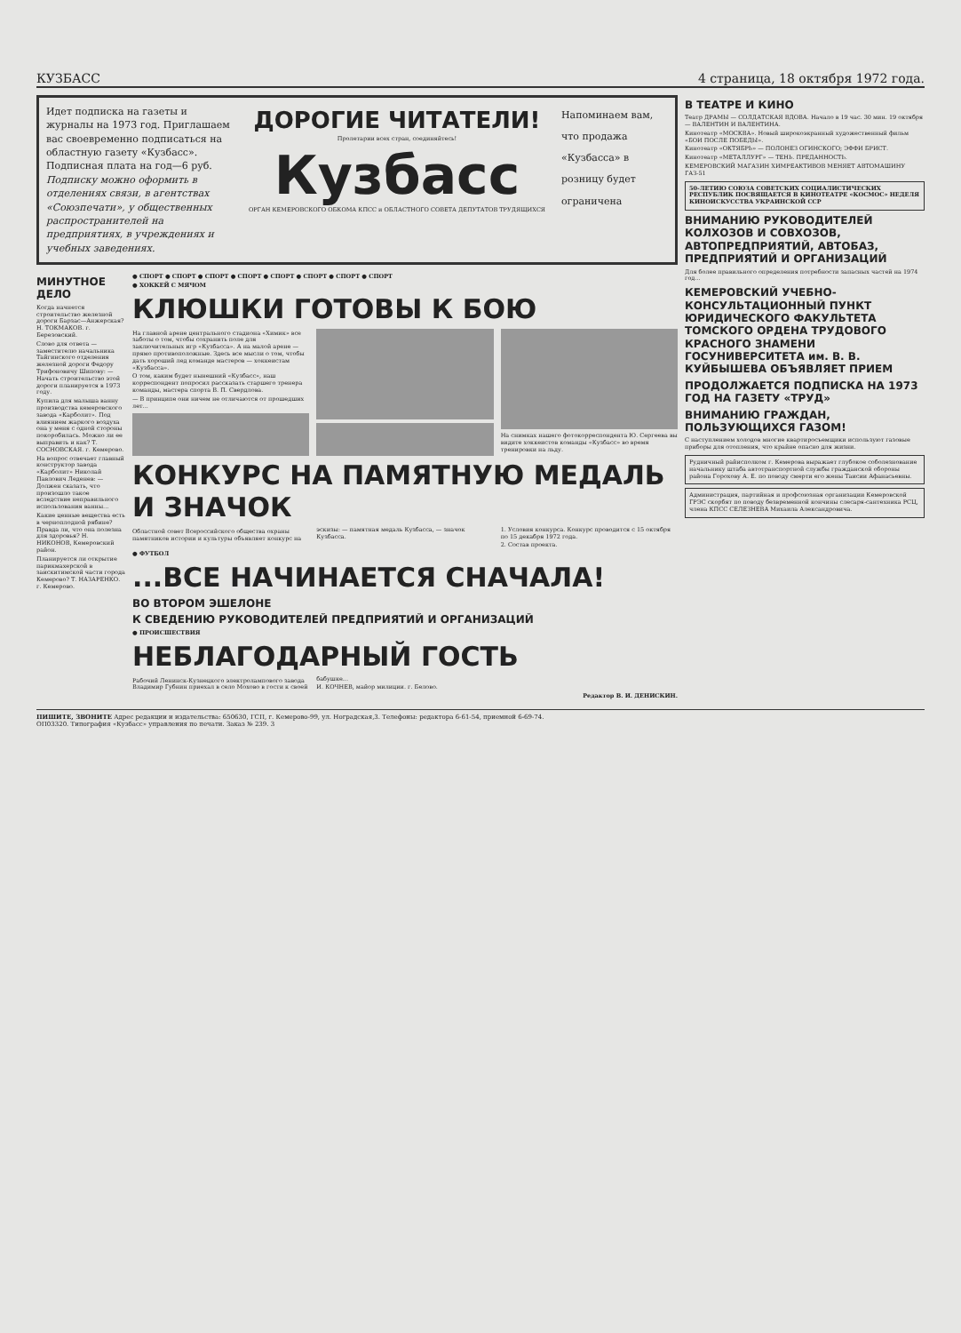КУЗБАСС 4 страница, 18 октября 1972 года.
Идет подписка на газеты и журналы на 1973 год. Приглашаем вас своевременно подписаться на областную газету «Кузбасс». Подписная плата на год—6 руб. Подписку можно оформить в отделениях связи, в агентствах «Союзпечати», у общественных распространителей на предприятиях, в учреждениях и учебных заведениях.
ДОРОГИЕ ЧИТАТЕЛИ!
Пролетарии всех стран, соединяйтесь!
Кузбасс
ОРГАН КЕМЕРОВСКОГО ОБКОМА КПСС и ОБЛАСТНОГО СОВЕТА ДЕПУТАТОВ ТРУДЯЩИХСЯ
Напоминаем вам, что продажа «Кузбасса» в розницу будет ограничена
МИНУТНОЕ ДЕЛО
Когда начнется строительство железной дороги Барзас—Анжерская? Н. ТОКМАКОВ. г. Березовский.
Слово для ответа — заместителю начальника Тайгинского отделения железной дороги Федору Трифоновичу Шипову: — Начать строительство этой дороги планируется в 1973 году.
Купила для малыша ванну производства кемеровского завода «Карболит». Под влиянием жаркого воздуха она у меня с одной стороны покоробилась. Можно ли ее выправить и как? Т. СОСНОВСКАЯ. г. Кемерово.
На вопрос отвечает главный конструктор завода «Карболит» Николай Павлович Леденев: — Должен сказать, что произошло такое вследствие неправильного использования ванны...
Какие ценные вещества есть в черноплодной рябине? Правда ли, что она полезна для здоровья? Н. НИКОНОВ, Кемеровский район.
Планируется ли открытие парикмахерской в заискитимской части города Кемерово? Т. НАЗАРЕНКО. г. Кемерово.
● СПОРТ ● СПОРТ ● СПОРТ ● СПОРТ ● СПОРТ ● СПОРТ ● СПОРТ ● СПОРТ
● ХОККЕЙ С МЯЧОМ
КЛЮШКИ ГОТОВЫ К БОЮ
На главной арене центрального стадиона «Химик» все заботы о том, чтобы сохранить поле для заключительных игр «Кузбасса». А на малой арене — прямо противоположные. Здесь все мысли о том, чтобы дать хороший лед команде мастеров — хоккеистам «Кузбасса».
О том, каким будет нынешний «Кузбасс», наш корреспондент попросил рассказать старшего тренера команды, мастера спорта В. П. Свердлова.
— В принципе они ничем не отличаются от прошедших лет...
На снимках нашего фотокорреспондента Ю. Сергеева вы видите хоккеистов команды «Кузбасс» во время тренировки на льду.
КОНКУРС НА ПАМЯТНУЮ МЕДАЛЬ И ЗНАЧОК
Областной совет Всероссийского общества охраны памятников истории и культуры объявляет конкурс на эскизы: — памятная медаль Кузбасса, — значок Кузбасса.
1. Условия конкурса. Конкурс проводится с 15 октября по 15 декабря 1972 года.
2. Состав проекта.
● ФУТБОЛ
...ВСЕ НАЧИНАЕТСЯ СНАЧАЛА!
ВО ВТОРОМ ЭШЕЛОНЕ
К СВЕДЕНИЮ РУКОВОДИТЕЛЕЙ ПРЕДПРИЯТИЙ И ОРГАНИЗАЦИЙ
● ПРОИСШЕСТВИЯ
НЕБЛАГОДАРНЫЙ ГОСТЬ
Рабочий Ленинск-Кузнецкого электролампового завода Владимир Губнин приехал в село Мохово в гости к своей бабушке...
И. КОЧНЕВ, майор милиции. г. Белово.
Редактор В. И. ДЕНИСКИН.
В ТЕАТРЕ И КИНО
Театр ДРАМЫ — СОЛДАТСКАЯ ВДОВА. Начало в 19 час. 30 мин. 19 октября — ВАЛЕНТИН И ВАЛЕНТИНА.
Кинотеатр «МОСКВА». Новый широкоэкранный художественный фильм «БОИ ПОСЛЕ ПОБЕДЫ».
Кинотеатр «ОКТЯБРЬ» — ПОЛОНЕЗ ОГИНСКОГО; ЭФФИ БРИСТ.
Кинотеатр «МЕТАЛЛУРГ» — ТЕНЬ. ПРЕДАННОСТЬ.
КЕМЕРОВСКИЙ МАГАЗИН ХИМРЕАКТИВОВ МЕНЯЕТ АВТОМАШИНУ ГАЗ-51
50-ЛЕТИЮ СОЮЗА СОВЕТСКИХ СОЦИАЛИСТИЧЕСКИХ РЕСПУБЛИК ПОСВЯЩАЕТСЯ В КИНОТЕАТРЕ «КОСМОС» НЕДЕЛЯ КИНОИСКУССТВА УКРАИНСКОЙ ССР
ВНИМАНИЮ РУКОВОДИТЕЛЕЙ КОЛХОЗОВ И СОВХОЗОВ, АВТОПРЕДПРИЯТИЙ, АВТОБАЗ, ПРЕДПРИЯТИЙ И ОРГАНИЗАЦИЙ
Для более правильного определения потребности запасных частей на 1974 год...
КЕМЕРОВСКИЙ УЧЕБНО-КОНСУЛЬТАЦИОННЫЙ ПУНКТ ЮРИДИЧЕСКОГО ФАКУЛЬТЕТА ТОМСКОГО ОРДЕНА ТРУДОВОГО КРАСНОГО ЗНАМЕНИ ГОСУНИВЕРСИТЕТА им. В. В. КУЙБЫШЕВА ОБЪЯВЛЯЕТ ПРИЕМ
ПРОДОЛЖАЕТСЯ ПОДПИСКА НА 1973 ГОД НА ГАЗЕТУ «ТРУД»
ВНИМАНИЮ ГРАЖДАН, ПОЛЬЗУЮЩИХСЯ ГАЗОМ!
С наступлением холодов многие квартиросъемщики используют газовые приборы для отопления, что крайне опасно для жизни.
Рудничный райисполком г. Кемерова выражает глубокое соболезнование начальнику штаба автотранспортной службы гражданской обороны района Горохову А. Е. по поводу смерти его жены Таисии Афанасьевны.
Администрация, партийная и профсоюзная организации Кемеровской ГРЭС скорбят по поводу безвременной кончины слесаря-сантехника РСЦ, члена КПСС СЕЛЕЗНЕВА Михаила Александровича.
ПИШИТЕ, ЗВОНИТЕ Адрес редакции и издательства: 650630, ГСП, г. Кемерово-99, ул. Ноградская,3. Телефоны: редактора 6-61-54, приемной 6-69-74.
ОП03320. Типография «Кузбасс» управления по печати. Заказ № 239. 3